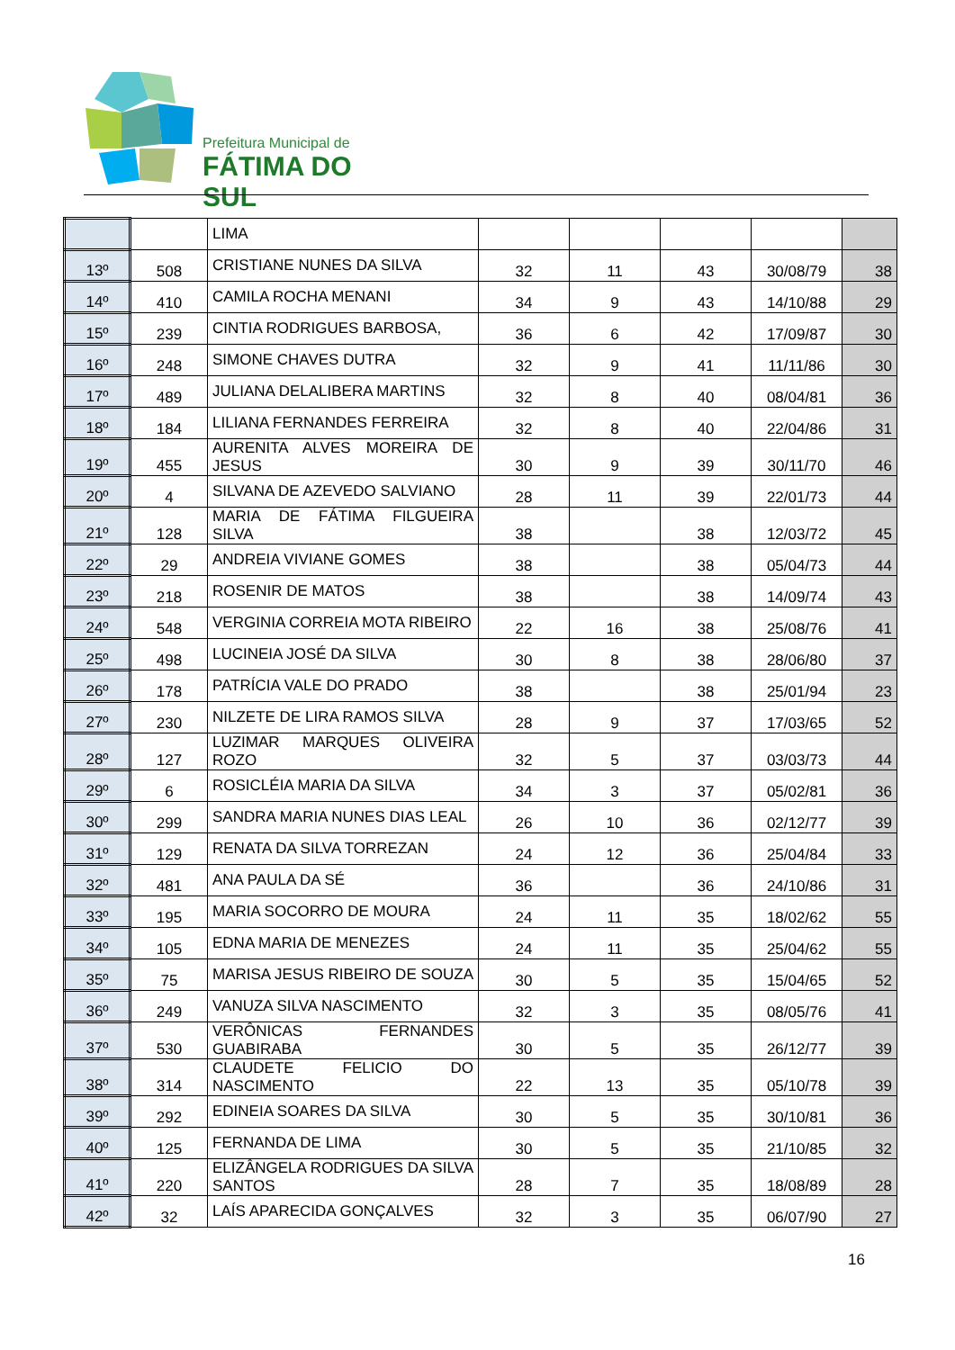Prefeitura Municipal de
FÁTIMA DO SUL
| | | LIMA | | | | | |
| 13º | 508 | CRISTIANE NUNES DA SILVA | 32 | 11 | 43 | 30/08/79 | 38 |
| 14º | 410 | CAMILA ROCHA MENANI | 34 | 9 | 43 | 14/10/88 | 29 |
| 15º | 239 | CINTIA RODRIGUES BARBOSA, | 36 | 6 | 42 | 17/09/87 | 30 |
| 16º | 248 | SIMONE CHAVES DUTRA | 32 | 9 | 41 | 11/11/86 | 30 |
| 17º | 489 | JULIANA DELALIBERA MARTINS | 32 | 8 | 40 | 08/04/81 | 36 |
| 18º | 184 | LILIANA FERNANDES FERREIRA | 32 | 8 | 40 | 22/04/86 | 31 |
| 19º | 455 | AURENITA ALVES MOREIRA DE JESUS | 30 | 9 | 39 | 30/11/70 | 46 |
| 20º | 4 | SILVANA DE AZEVEDO SALVIANO | 28 | 11 | 39 | 22/01/73 | 44 |
| 21º | 128 | MARIA DE FÁTIMA FILGUEIRA SILVA | 38 | | 38 | 12/03/72 | 45 |
| 22º | 29 | ANDREIA VIVIANE GOMES | 38 | | 38 | 05/04/73 | 44 |
| 23º | 218 | ROSENIR DE MATOS | 38 | | 38 | 14/09/74 | 43 |
| 24º | 548 | VERGINIA CORREIA MOTA RIBEIRO | 22 | 16 | 38 | 25/08/76 | 41 |
| 25º | 498 | LUCINEIA JOSÉ DA SILVA | 30 | 8 | 38 | 28/06/80 | 37 |
| 26º | 178 | PATRÍCIA VALE DO PRADO | 38 | | 38 | 25/01/94 | 23 |
| 27º | 230 | NILZETE DE LIRA RAMOS SILVA | 28 | 9 | 37 | 17/03/65 | 52 |
| 28º | 127 | LUZIMAR MARQUES OLIVEIRA ROZO | 32 | 5 | 37 | 03/03/73 | 44 |
| 29º | 6 | ROSICLÉIA MARIA DA SILVA | 34 | 3 | 37 | 05/02/81 | 36 |
| 30º | 299 | SANDRA MARIA NUNES DIAS LEAL | 26 | 10 | 36 | 02/12/77 | 39 |
| 31º | 129 | RENATA DA SILVA TORREZAN | 24 | 12 | 36 | 25/04/84 | 33 |
| 32º | 481 | ANA PAULA DA SÉ | 36 | | 36 | 24/10/86 | 31 |
| 33º | 195 | MARIA SOCORRO DE MOURA | 24 | 11 | 35 | 18/02/62 | 55 |
| 34º | 105 | EDNA MARIA DE MENEZES | 24 | 11 | 35 | 25/04/62 | 55 |
| 35º | 75 | MARISA JESUS RIBEIRO DE SOUZA | 30 | 5 | 35 | 15/04/65 | 52 |
| 36º | 249 | VANUZA SILVA NASCIMENTO | 32 | 3 | 35 | 08/05/76 | 41 |
| 37º | 530 | VERÔNICAS FERNANDES GUABIRABA | 30 | 5 | 35 | 26/12/77 | 39 |
| 38º | 314 | CLAUDETE FELICIO DO NASCIMENTO | 22 | 13 | 35 | 05/10/78 | 39 |
| 39º | 292 | EDINEIA SOARES DA SILVA | 30 | 5 | 35 | 30/10/81 | 36 |
| 40º | 125 | FERNANDA DE LIMA | 30 | 5 | 35 | 21/10/85 | 32 |
| 41º | 220 | ELIZÂNGELA RODRIGUES DA SILVA SANTOS | 28 | 7 | 35 | 18/08/89 | 28 |
| 42º | 32 | LAÍS APARECIDA GONÇALVES | 32 | 3 | 35 | 06/07/90 | 27 |
16